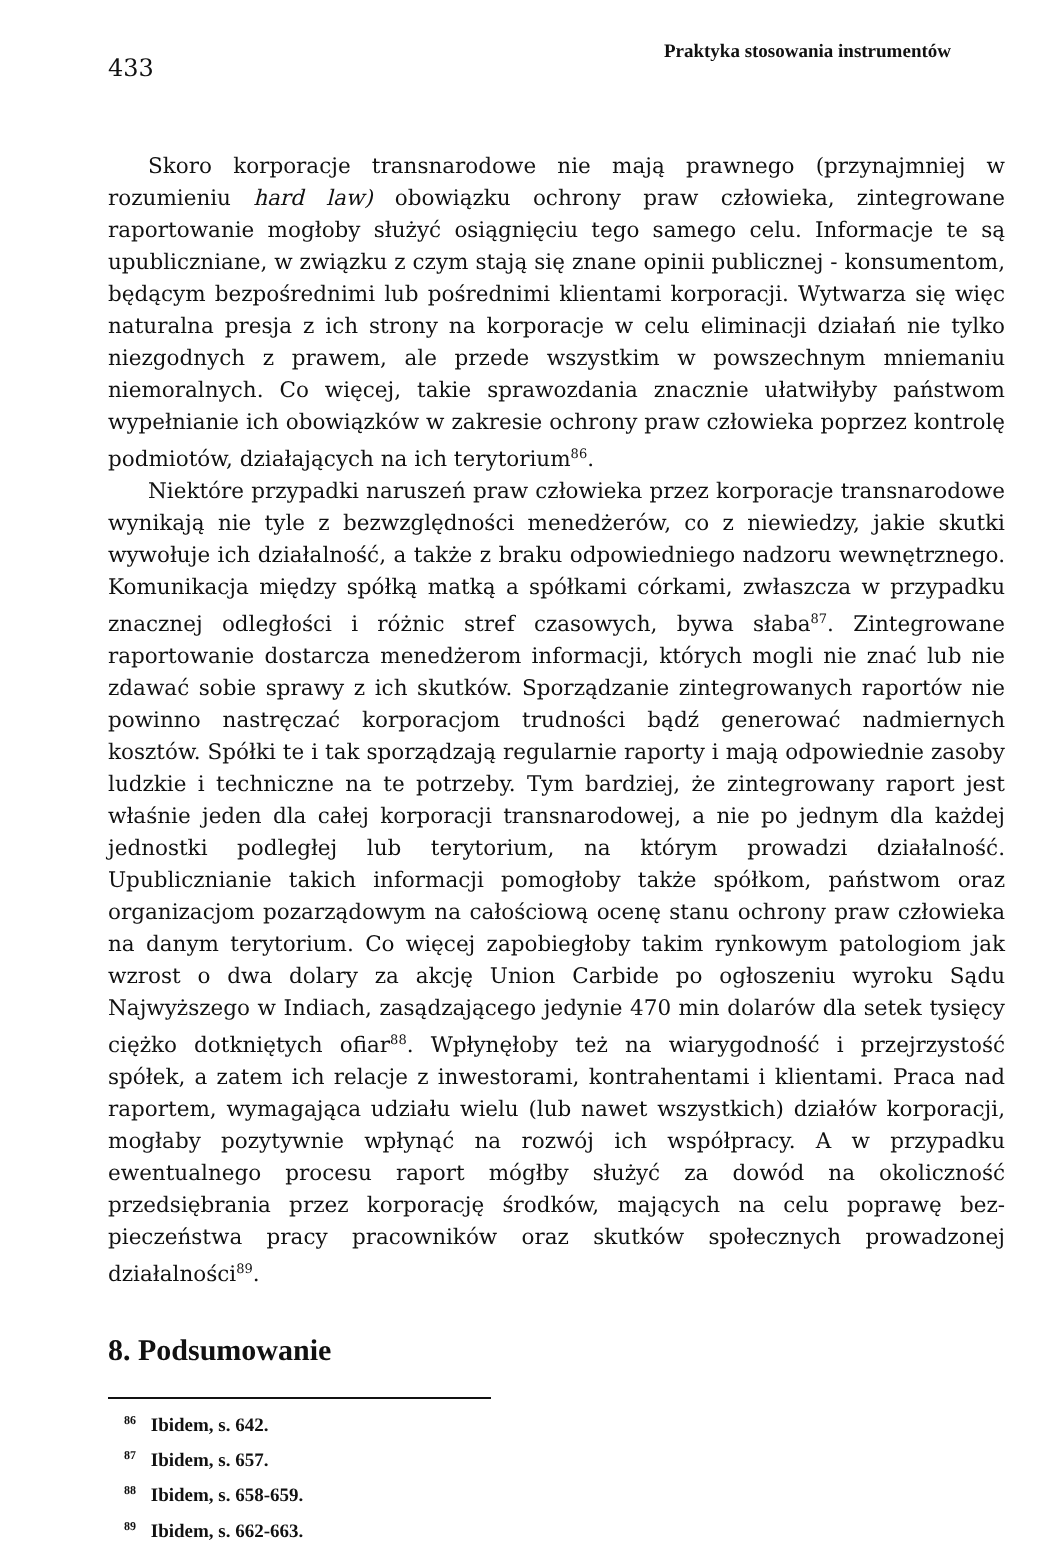433
Praktyka stosowania instrumentów
Skoro korporacje transnarodowe nie mają prawnego (przynajmniej w rozumieniu hard law) obowiązku ochrony praw człowieka, zintegrowane raportowanie mogłoby służyć osiągnięciu tego samego celu. Informacje te są upubliczniane, w związku z czym stają się znane opinii publicznej - konsumentom, będącym bezpośrednimi lub pośrednimi klientami korporacji. Wytwarza się więc naturalna presja z ich strony na korporacje w celu eliminacji działań nie tylko niezgodnych z prawem, ale przede wszystkim w powszechnym mniemaniu niemoralnych. Co więcej, takie sprawozdania znacznie ułatwiłyby państwom wypełnianie ich obowiązków w zakresie ochrony praw człowieka poprzez kontrolę podmiotów, działających na ich terytorium<sup>86</sup>.
Niektóre przypadki naruszeń praw człowieka przez korporacje transnarodowe wynikają nie tyle z bezwzględności menedżerów, co z niewiedzy, jakie skutki wywołuje ich działalność, a także z braku odpowiedniego nadzoru wewnętrznego. Komunikacja między spółką matką a spółkami córkami, zwłaszcza w przypadku znacznej odległości i różnic stref czasowych, bywa słaba<sup>87</sup>. Zintegrowane raportowanie dostarcza menedżerom informacji, których mogli nie znać lub nie zdawać sobie sprawy z ich skutków. Sporządzanie zintegrowanych raportów nie powinno nastręczać korporacjom trudności bądź generować nadmiernych kosztów. Spółki te i tak sporządzają regularnie raporty i mają odpowiednie zasoby ludzkie i techniczne na te potrzeby. Tym bardziej, że zintegrowany raport jest właśnie jeden dla całej korporacji transnarodowej, a nie po jednym dla każdej jednostki podległej lub terytorium, na którym prowadzi działalność. Upublicznianie takich informacji pomogłoby także spółkom, państwom oraz organizacjom pozarządowym na całościową ocenę stanu ochrony praw człowieka na danym terytorium. Co więcej zapobiegłoby takim rynkowym patologiom jak wzrost o dwa dolary za akcję Union Carbide po ogłoszeniu wyroku Sądu Najwyższego w Indiach, zasądzającego jedynie 470 min dolarów dla setek tysięcy ciężko dotkniętych ofiar<sup>88</sup>. Wpłynęłoby też na wiarygodność i przejrzystość spółek, a zatem ich relacje z inwestorami, kontrahentami i klientami. Praca nad raportem, wymagająca udziału wielu (lub nawet wszystkich) działów korporacji, mogłaby pozytywnie wpłynąć na rozwój ich współpracy. A w przypadku ewentualnego procesu raport mógłby służyć za dowód na okoliczność przedsiębrania przez korporację środków, mających na celu poprawę bez-pieczeństwa pracy pracowników oraz skutków społecznych prowadzonej działalności<sup>89</sup>.
8. Podsumowanie
<sup>86</sup> Ibidem, s. 642.
<sup>87</sup> Ibidem, s. 657.
<sup>88</sup> Ibidem, s. 658-659.
<sup>89</sup> Ibidem, s. 662-663.